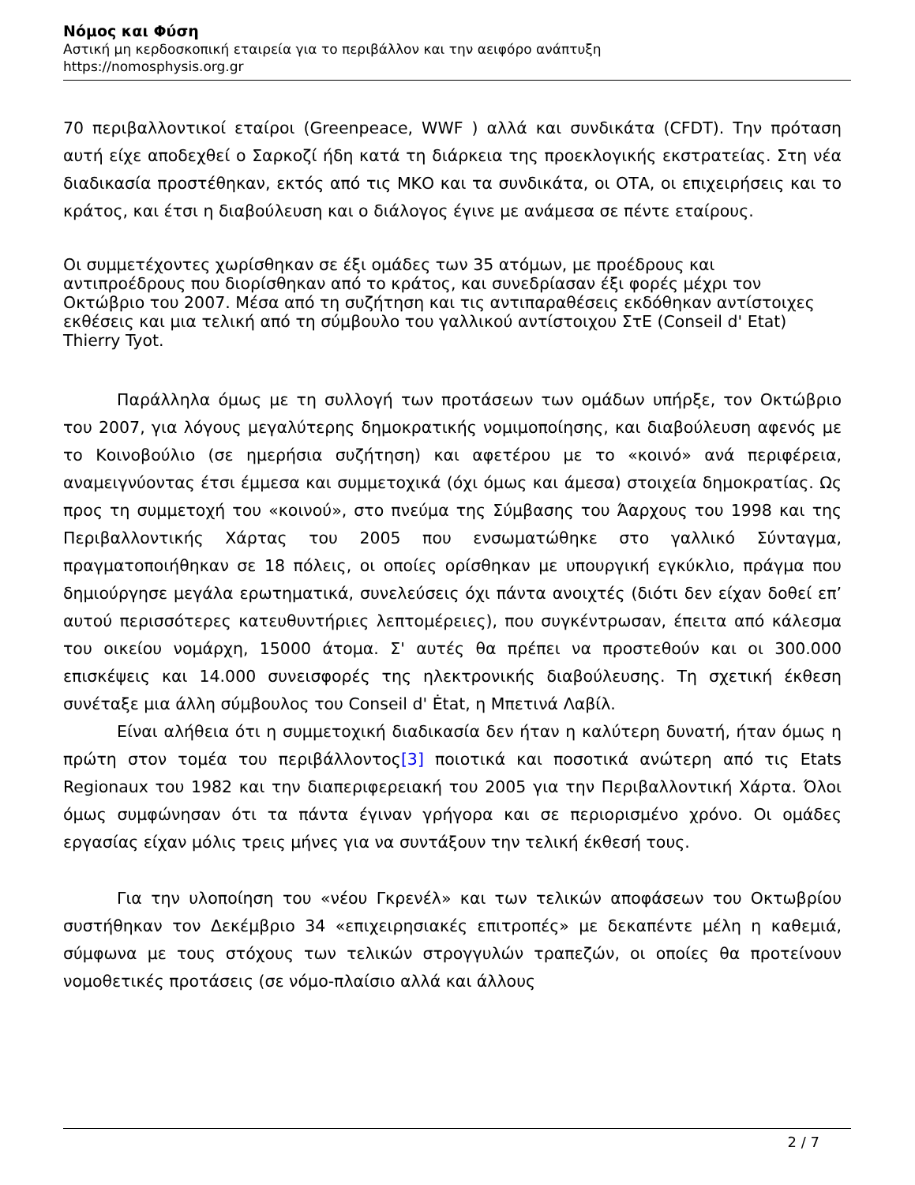Νόμος και Φύση
Αστική μη κερδοσκοπική εταιρεία για το περιβάλλον και την αειφόρο ανάπτυξη
https://nomosphysis.org.gr
70 περιβαλλοντικοί εταίροι (Greenpeace, WWF ) αλλά και συνδικάτα (CFDT). Την πρόταση αυτή είχε αποδεχθεί ο Σαρκοζί ήδη κατά τη διάρκεια της προεκλογικής εκστρατείας. Στη νέα διαδικασία προστέθηκαν, εκτός από τις ΜΚΟ και τα συνδικάτα, οι ΟΤΑ, οι επιχειρήσεις και το κράτος, και έτσι η διαβούλευση και ο διάλογος έγινε με ανάμεσα σε πέντε εταίρους.
Οι συμμετέχοντες χωρίσθηκαν σε έξι ομάδες των 35 ατόμων, με προέδρους και αντιπροέδρους που διορίσθηκαν από το κράτος, και συνεδρίασαν έξι φορές μέχρι τον Οκτώβριο του 2007. Μέσα από τη συζήτηση και τις αντιπαραθέσεις εκδόθηκαν αντίστοιχες εκθέσεις και μια τελική από τη σύμβουλο του γαλλικού αντίστοιχου ΣτΕ (Conseil d' Etat) Thierry Tyot.
Παράλληλα όμως με τη συλλογή των προτάσεων των ομάδων υπήρξε, τον Οκτώβριο του 2007, για λόγους μεγαλύτερης δημοκρατικής νομιμοποίησης, και διαβούλευση αφενός με το Κοινοβούλιο (σε ημερήσια συζήτηση) και αφετέρου με το «κοινό» ανά περιφέρεια, αναμειγνύοντας έτσι έμμεσα και συμμετοχικά (όχι όμως και άμεσα) στοιχεία δημοκρατίας. Ως προς τη συμμετοχή του «κοινού», στο πνεύμα της Σύμβασης του Άαρχους του 1998 και της Περιβαλλοντικής Χάρτας του 2005 που ενσωματώθηκε στο γαλλικό Σύνταγμα, πραγματοποιήθηκαν σε 18 πόλεις, οι οποίες ορίσθηκαν με υπουργική εγκύκλιο, πράγμα που δημιούργησε μεγάλα ερωτηματικά, συνελεύσεις όχι πάντα ανοιχτές (διότι δεν είχαν δοθεί επ’ αυτού περισσότερες κατευθυντήριες λεπτομέρειες), που συγκέντρωσαν, έπειτα από κάλεσμα του οικείου νομάρχη, 15000 άτομα. Σ' αυτές θα πρέπει να προστεθούν και οι 300.000 επισκέψεις και 14.000 συνεισφορές της ηλεκτρονικής διαβούλευσης. Τη σχετική έκθεση συνέταξε μια άλλη σύμβουλος του Conseil d' Ėtat, η Μπετινά Λαβίλ.
Είναι αλήθεια ότι η συμμετοχική διαδικασία δεν ήταν η καλύτερη δυνατή, ήταν όμως η πρώτη στον τομέα του περιβάλλοντος[3] ποιοτικά και ποσοτικά ανώτερη από τις Etats Regionaux του 1982 και την διαπεριφερειακή του 2005 για την Περιβαλλοντική Χάρτα. Όλοι όμως συμφώνησαν ότι τα πάντα έγιναν γρήγορα και σε περιορισμένο χρόνο. Οι ομάδες εργασίας είχαν μόλις τρεις μήνες για να συντάξουν την τελική έκθεσή τους.
Για την υλοποίηση του «νέου Γκρενέλ» και των τελικών αποφάσεων του Οκτωβρίου συστήθηκαν τον Δεκέμβριο 34 «επιχειρησιακές επιτροπές» με δεκαπέντε μέλη η καθεμιά, σύμφωνα με τους στόχους των τελικών στρογγυλών τραπεζών, οι οποίες θα προτείνουν νομοθετικές προτάσεις (σε νόμο-πλαίσιο αλλά και άλλους
2 / 7